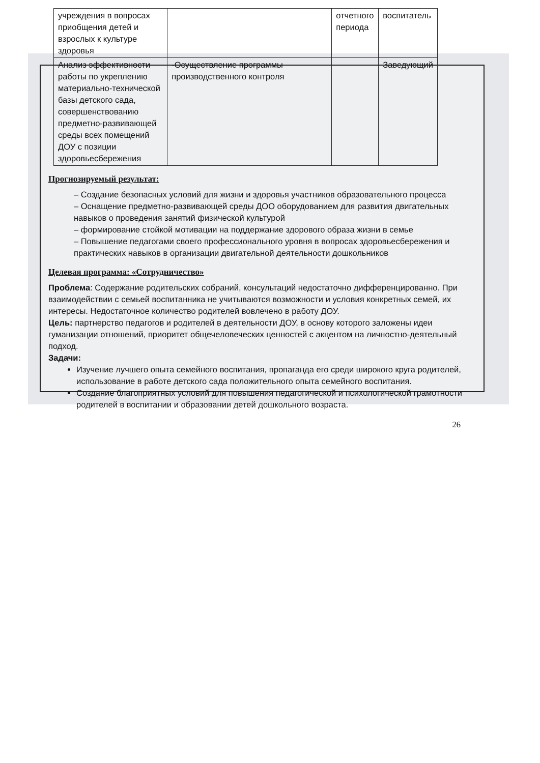| учреждения в вопросах приобщения детей и взрослых к культуре здоровья | | отчетного периода | воспитатель |
| Анализ эффективности работы по укреплению материально-технической базы детского сада, совершенствованию предметно-развивающей среды всех помещений ДОУ с позиции здоровьесбережения | -Осуществление программы производственного контроля | | Заведующий |
Прогнозируемый результат:
– Создание безопасных условий для жизни и здоровья участников образовательного процесса
– Оснащение предметно-развивающей среды ДОО оборудованием для развития двигательных навыков о проведения занятий физической культурой
– формирование стойкой мотивации на поддержание здорового образа жизни в семье
– Повышение педагогами своего профессионального уровня в вопросах здоровьесбережения и практических навыков в организации двигательной деятельности дошкольников
Целевая программа: «Сотрудничество»
Проблема: Содержание родительских собраний, консультаций недостаточно дифференцированно. При взаимодействии с семьей воспитанника не учитываются возможности и условия конкретных семей, их интересы. Недостаточное количество родителей вовлечено в работу ДОУ.
Цель: партнерство педагогов и родителей в деятельности ДОУ, в основу которого заложены идеи гуманизации отношений, приоритет общечеловеческих ценностей с акцентом на личностно-деятельный подход.
Задачи:
Изучение лучшего опыта семейного воспитания, пропаганда его среди широкого круга родителей, использование в работе детского сада положительного опыта семейного воспитания.
Создание благоприятных условий для повышения педагогической и психологической грамотности родителей в воспитании и образовании детей дошкольного возраста.
26